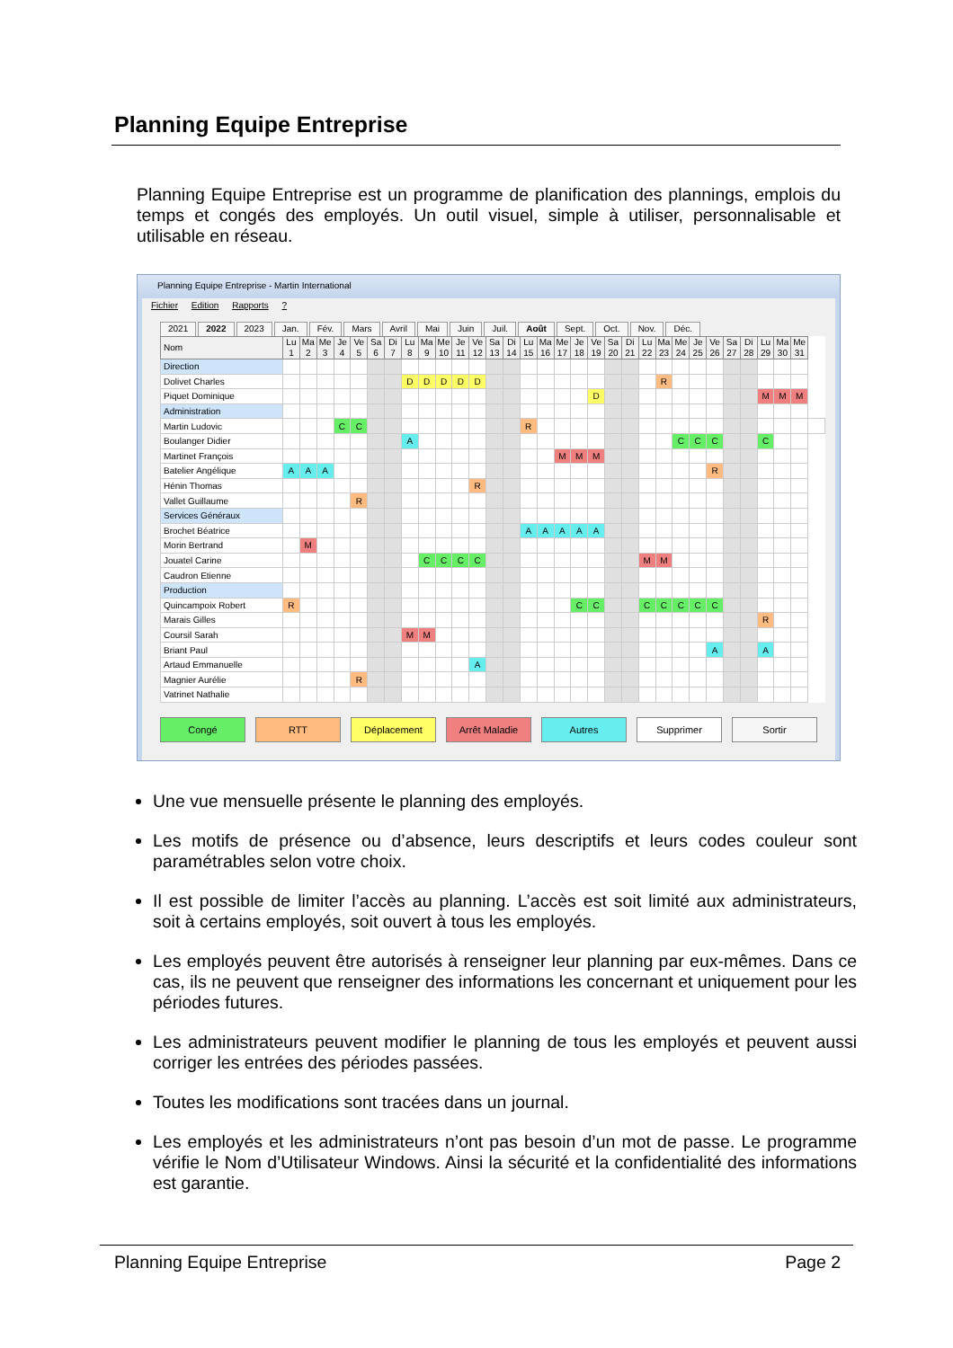Planning Equipe Entreprise
Planning Equipe Entreprise est un programme de planification des plannings, emplois du temps et congés des employés. Un outil visuel, simple à utiliser, personnalisable et utilisable en réseau.
Planning Equipe Entreprise - Martin International
Fichier Edition Rapports ?
2021 2022 2023 Jan. Fév. Mars Avril Mai Juin Juil. Août Sept. Oct. Nov. Déc.
| Nom | Lu 1 | Ma 2 | Me 3 | Je 4 | Ve 5 | Sa 6 | Di 7 | Lu 8 | Ma 9 | Me 10 | Je 11 | Ve 12 | Sa 13 | Di 14 | Lu 15 | Ma 16 | Me 17 | Je 18 | Ve 19 | Sa 20 | Di 21 | Lu 22 | Ma 23 | Me 24 | Je 25 | Ve 26 | Sa 27 | Di 28 | Lu 29 | Ma 30 | Me 31 | |
| --- | --- | --- | --- | --- | --- | --- | --- | --- | --- | --- | --- | --- | --- | --- | --- | --- | --- | --- | --- | --- | --- | --- | --- | --- | --- | --- | --- | --- | --- | --- | --- | --- |
| Direction | | | | | | | | | | | | | | | | | | | | | | | | | | | | | | | | |
| Dolivet Charles | | | | | | | | D | D | D | D | D | | | | | | | | | | | R | | | | | | | | | |
| Piquet Dominique | | | | | | | | | | | | | | | | | | | D | | | | | | | | | | M | M | M | |
| Administration | | | | | | | | | | | | | | | | | | | | | | | | | | | | | | | | |
| Martin Ludovic | | | | C | C | | | | | | | | | | R | | | | | | | | | | | | | | | | | |
| Boulanger Didier | | | | | | | | A | | | | | | | | | | | | | | | | C | C | C | | | C | | | |
| Martinet François | | | | | | | | | | | | | | | | | M | M | M | | | | | | | | | | | | | |
| Batelier Angélique | A | A | A | | | | | | | | | | | | | | | | | | | | | | | R | | | | | | |
| Hénin Thomas | | | | | | | | | | | | R | | | | | | | | | | | | | | | | | | | | |
| Vallet Guillaume | | | | | R | | | | | | | | | | | | | | | | | | | | | | | | | | | |
| Services Généraux | | | | | | | | | | | | | | | | | | | | | | | | | | | | | | | | |
| Brochet Béatrice | | | | | | | | | | | | | | | A | A | A | A | A | | | | | | | | | | | | | |
| Morin Bertrand | | M | | | | | | | | | | | | | | | | | | | | | | | | | | | | | | |
| Jouatel Carine | | | | | | | | | C | C | C | C | | | | | | | | | | M | M | | | | | | | | | |
| Caudron Etienne | | | | | | | | | | | | | | | | | | | | | | | | | | | | | | | | |
| Production | | | | | | | | | | | | | | | | | | | | | | | | | | | | | | | | |
| Quincampoix Robert | R | | | | | | | | | | | | | | | | | C | C | | | C | C | C | C | C | | | | | | |
| Marais Gilles | | | | | | | | | | | | | | | | | | | | | | | | | | | | | R | | | |
| Coursil Sarah | | | | | | | | M | M | | | | | | | | | | | | | | | | | | | | | | | |
| Briant Paul | | | | | | | | | | | | | | | | | | | | | | | | | | A | | | A | | | |
| Artaud Emmanuelle | | | | | | | | | | | | A | | | | | | | | | | | | | | | | | | | | |
| Magnier Aurélie | | | | | R | | | | | | | | | | | | | | | | | | | | | | | | | | | |
| Vatrinet Nathalie | | | | | | | | | | | | | | | | | | | | | | | | | | | | | | | | |
Congé RTT Déplacement Arrêt Maladie Autres Supprimer Sortir
Une vue mensuelle présente le planning des employés.
Les motifs de présence ou d’absence, leurs descriptifs et leurs codes couleur sont paramétrables selon votre choix.
Il est possible de limiter l’accès au planning. L’accès est soit limité aux administrateurs, soit à certains employés, soit ouvert à tous les employés.
Les employés peuvent être autorisés à renseigner leur planning par eux-mêmes. Dans ce cas, ils ne peuvent que renseigner des informations les concernant et uniquement pour les périodes futures.
Les administrateurs peuvent modifier le planning de tous les employés et peuvent aussi corriger les entrées des périodes passées.
Toutes les modifications sont tracées dans un journal.
Les employés et les administrateurs n’ont pas besoin d’un mot de passe. Le programme vérifie le Nom d’Utilisateur Windows. Ainsi la sécurité et la confidentialité des informations est garantie.
Planning Equipe Entreprise Page 2